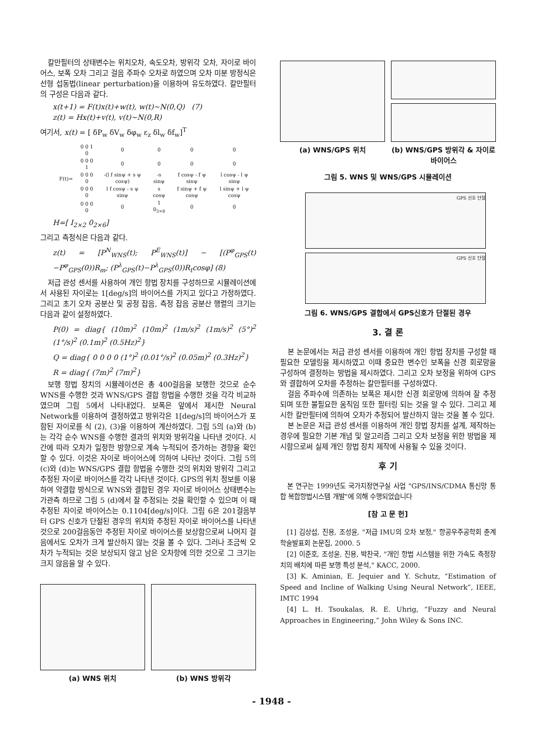칼만필터의 상태변수는 위치오차, 속도오차, 방위각 오차, 자이로 바이어스, 보폭 오차 그리고 걸음 주파수 오차로 하였으며 오차 미분 방정식은 선형 섭동법(linear perturbation)을 이용하여 유도하였다. 칼만필터의 구성은 다음과 같다.
x(t+1) = F(t)x(t)+w(t), w(t)~N(0,Q) (7)
z(t) = Hx(t)+v(t), v(t)~N(0,R)
여기서, x(t) = [ δP<sub>w</sub> δV<sub>w</sub> δφ<sub>w</sub> ε<sub>z</sub> δl<sub>w</sub> δf<sub>w</sub>]<sup>T</sup>
| F(t)= | 0 0 1 0 | 0 | 0 | 0 | 0 |
| | 0 0 0 1 | 0 | 0 | 0 | 0 |
| | 0 0 0 0 | -(l f sinψ + s ψ cosψ) | -s sinψ | f cosψ - f ψ sinψ | l cosψ - l ψ sinψ |
| | 0 0 0 0 | l f cosψ - s ψ sinψ | s cosψ | f sinψ + f ψ cosψ | l sinψ + l ψ cosψ |
| | 0 0 0 0 | 0 | 1 0<sub>3×8</sub> | 0 | 0 |
H=[ I<sub>2×2</sub> 0<sub>2×6</sub>]
그리고 측정식은 다음과 같다.
z(t) = [P<sup>N</sup><sub>WNS</sub>(t); P<sup>E</sup><sub>WNS</sub>(t)] − [(P<sup>φ</sup><sub>GPS</sub>(t)−P<sup>φ</sup><sub>GPS</sub>(0))R<sub>m</sub>; (P<sup>λ</sup><sub>GPS</sub>(t)−P<sup>λ</sup><sub>GPS</sub>(0))R<sub>t</sub>cosφ] (8)
저급 관성 센서를 사용하여 개인 항법 장치를 구성하므로 시뮬레이션에서 사용된 자이로는 1[deg/s]의 바이어스를 가지고 있다고 가정하였다. 그리고 초기 오차 공분산 및 공정 잡음, 측정 잡음 공분산 행렬의 크기는 다음과 같이 설정하였다.
P(0) = diag{ (10m)<sup>2</sup> (10m)<sup>2</sup> (1m/s)<sup>2</sup> (1m/s)<sup>2</sup> (5°)<sup>2</sup> (1°/s)<sup>2</sup> (0.1m)<sup>2</sup> (0.5Hz)<sup>2</sup>}
Q = diag{ 0 0 0 0 (1°)<sup>2</sup> (0.01°/s)<sup>2</sup> (0.05m)<sup>2</sup> (0.3Hz)<sup>2</sup>}
R = diag{ (7m)<sup>2</sup> (7m)<sup>2</sup>}
보행 항법 장치의 시뮬레이션은 총 400걸음을 보행한 것으로 순수 WNS를 수행한 것과 WNS/GPS 결합 항법을 수행한 것을 각각 비교하였으며 그림 5에서 나타내었다. 보폭은 앞에서 제시한 Neural Network를 이용하여 결정하였고 방위각은 1[deg/s]의 바이어스가 포함된 자이로를 식 (2), (3)을 이용하여 계산하였다. 그림 5의 (a)와 (b)는 각각 순수 WNS를 수행한 결과의 위치와 방위각을 나타낸 것이다. 시간에 따라 오차가 일정한 방향으로 계속 누적되어 증가하는 경향을 확인할 수 있다. 이것은 자이로 바이어스에 의하여 나타난 것이다. 그림 5의 (c)와 (d)는 WNS/GPS 결합 항법을 수행한 것의 위치와 방위각 그리고 추정된 자이로 바이어스를 각각 나타낸 것이다. GPS의 위치 정보를 이용하여 약결합 방식으로 WNS와 결합된 경우 자이로 바이어스 상태변수는 가관측 하므로 그림 5 (d)에서 잘 추정되는 것을 확인할 수 있으며 이 때 추정된 자이로 바이어스는 0.1104[deg/s]이다. 그림 6은 201걸음부터 GPS 신호가 단절된 경우의 위치와 추정된 자이로 바이어스를 나타낸 것으로 200걸음동안 추정된 자이로 바이어스를 보상함으로써 나머지 걸음에서도 오차가 크게 발산하지 않는 것을 볼 수 있다. 그러나 조금씩 오차가 누적되는 것은 보상되지 않고 남은 오차항에 의한 것으로 그 크기는 크지 않음을 알 수 있다.
(a) WNS 위치 (b) WNS 방위각
(a) WNS/GPS 위치 (b) WNS/GPS 방위각 & 자이로 바이어스
그림 5. WNS 및 WNS/GPS 시뮬레이션
GPS 신호 단절
GPS 신호 단절
그림 6. WNS/GPS 결합에서 GPS신호가 단절된 경우
3. 결 론
본 논문에서는 저급 관성 센서를 이용하여 개인 항법 장치를 구성할 때 필요한 모델링을 제시하였고 이때 중요한 변수인 보폭을 신경 회로망을 구성하여 결정하는 방법을 제시하였다. 그리고 오차 보정을 위하여 GPS와 결합하여 오차를 추정하는 칼만필터를 구성하였다.
걸음 주파수에 의존하는 보폭은 제시한 신경 회로망에 의하여 잘 추정되며 또한 불필요한 움직임 또한 필터링 되는 것을 알 수 있다. 그리고 제시한 칼만필터에 의하여 오차가 추정되어 발산하지 않는 것을 볼 수 있다.
본 논문은 저급 관성 센서를 이용하여 개인 항법 장치를 설계, 제작하는 경우에 필요한 기본 개념 및 알고리즘 그리고 오차 보정을 위한 방법을 제시함으로써 실제 개인 항법 장치 제작에 사용될 수 있을 것이다.
후 기
본 연구는 1999년도 국가지정연구실 사업 "GPS/INS/CDMA 통신망 통합 복합항법시스템 개발"에 의해 수행되었습니다
[참 고 문 헌]
[1] 김상섭, 진용, 조성윤, "저급 IMU의 오차 보정," 항공우주공학회 춘계학술발표회 논문집, 2000. 5
[2] 이준호, 조성윤, 진용, 박찬국, "개인 항법 시스템을 위한 가속도 측정장치의 배치에 따른 보행 특성 분석," KACC, 2000.
[3] K. Aminian, E. Jequier and Y. Schutz, “Estimation of Speed and Incline of Walking Using Neural Network”, IEEE, IMTC 1994
[4] L. H. Tsoukalas, R. E. Uhrig, “Fuzzy and Neural Approaches in Engineering,” John Wiley & Sons INC.
- 1948 -